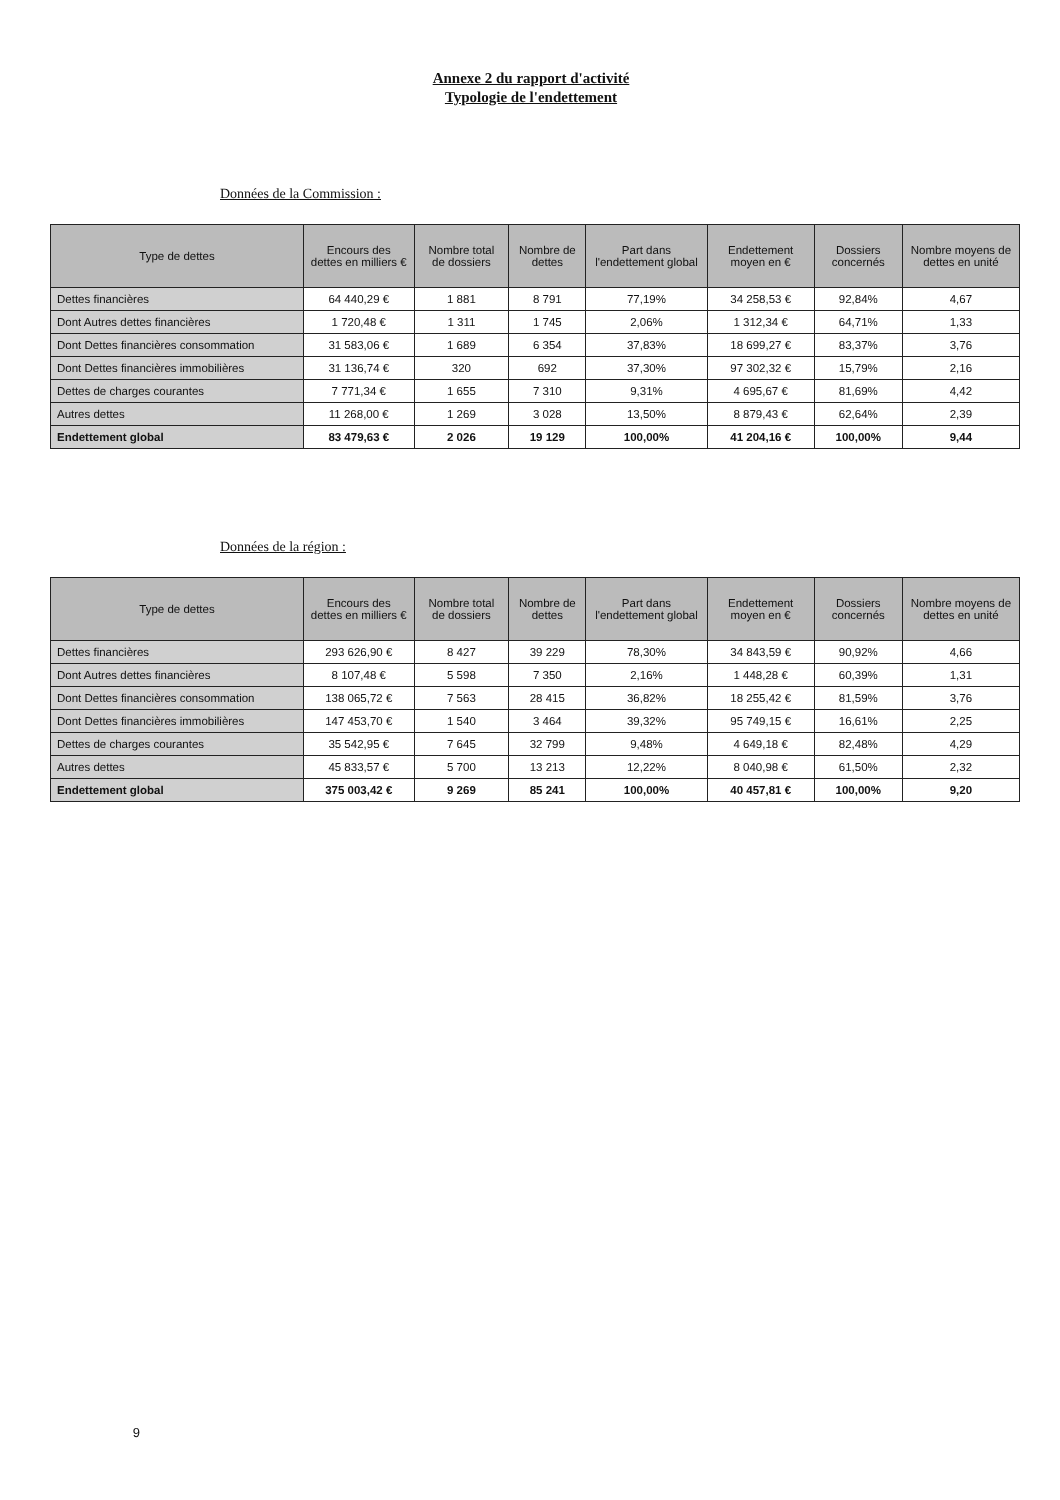Annexe 2 du rapport d'activité
Typologie de l'endettement
Données de la Commission :
| Type de dettes | Encours des dettes en milliers € | Nombre total de dossiers | Nombre de dettes | Part dans l'endettement global | Endettement moyen en € | Dossiers concernés | Nombre moyens de dettes en unité |
| --- | --- | --- | --- | --- | --- | --- | --- |
| Dettes financières | 64 440,29 € | 1 881 | 8 791 | 77,19% | 34 258,53 € | 92,84% | 4,67 |
| Dont Autres dettes financières | 1 720,48 € | 1 311 | 1 745 | 2,06% | 1 312,34 € | 64,71% | 1,33 |
| Dont Dettes financières consommation | 31 583,06 € | 1 689 | 6 354 | 37,83% | 18 699,27 € | 83,37% | 3,76 |
| Dont Dettes financières immobilières | 31 136,74 € | 320 | 692 | 37,30% | 97 302,32 € | 15,79% | 2,16 |
| Dettes de charges courantes | 7 771,34 € | 1 655 | 7 310 | 9,31% | 4 695,67 € | 81,69% | 4,42 |
| Autres dettes | 11 268,00 € | 1 269 | 3 028 | 13,50% | 8 879,43 € | 62,64% | 2,39 |
| Endettement global | 83 479,63 € | 2 026 | 19 129 | 100,00% | 41 204,16 € | 100,00% | 9,44 |
Données de la région :
| Type de dettes | Encours des dettes en milliers € | Nombre total de dossiers | Nombre de dettes | Part dans l'endettement global | Endettement moyen en € | Dossiers concernés | Nombre moyens de dettes en unité |
| --- | --- | --- | --- | --- | --- | --- | --- |
| Dettes financières | 293 626,90 € | 8 427 | 39 229 | 78,30% | 34 843,59 € | 90,92% | 4,66 |
| Dont Autres dettes financières | 8 107,48 € | 5 598 | 7 350 | 2,16% | 1 448,28 € | 60,39% | 1,31 |
| Dont Dettes financières consommation | 138 065,72 € | 7 563 | 28 415 | 36,82% | 18 255,42 € | 81,59% | 3,76 |
| Dont Dettes financières immobilières | 147 453,70 € | 1 540 | 3 464 | 39,32% | 95 749,15 € | 16,61% | 2,25 |
| Dettes de charges courantes | 35 542,95 € | 7 645 | 32 799 | 9,48% | 4 649,18 € | 82,48% | 4,29 |
| Autres dettes | 45 833,57 € | 5 700 | 13 213 | 12,22% | 8 040,98 € | 61,50% | 2,32 |
| Endettement global | 375 003,42 € | 9 269 | 85 241 | 100,00% | 40 457,81 € | 100,00% | 9,20 |
9